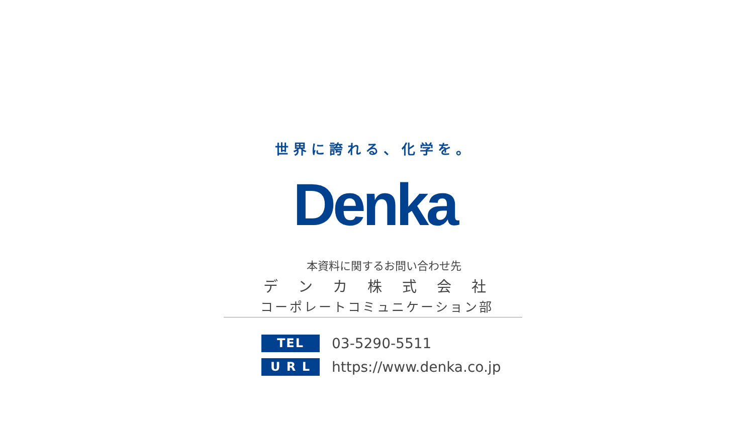世界に誇れる、化学を。
Denka
本資料に関するお問い合わせ先
デンカ株式会社
コーポレートコミュニケーション部
TEL
03-5290-5511
U R L
https://www.denka.co.jp